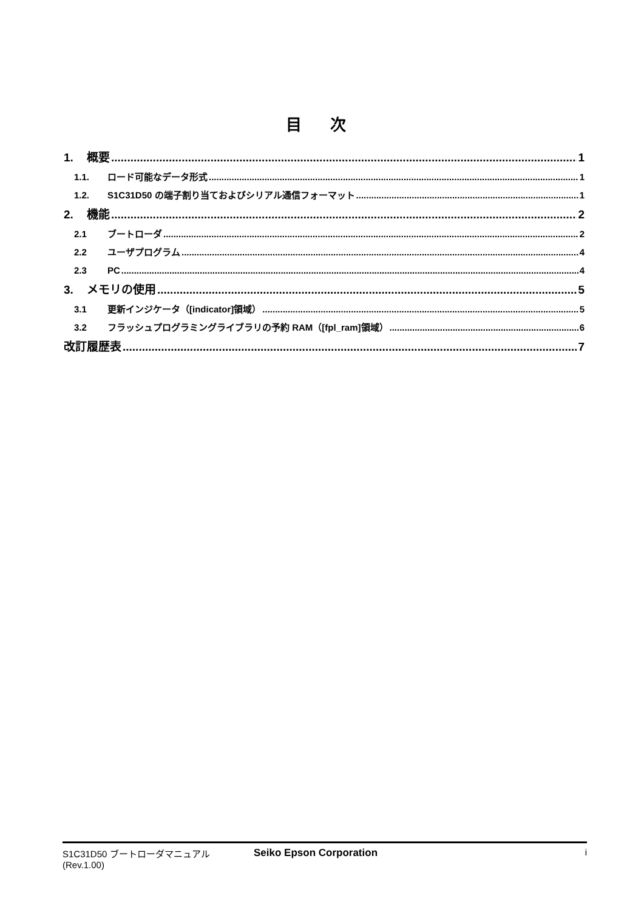目 次
1. 概要 1
1.1. ロード可能なデータ形式 1
1.2. S1C31D50 の端子割り当ておよびシリアル通信フォーマット 1
2. 機能 2
2.1 ブートローダ 2
2.2 ユーザプログラム 4
2.3 PC 4
3. メモリの使用 5
3.1 更新インジケータ（[indicator]領域） 5
3.2 フラッシュプログラミングライブラリの予約 RAM（[fpl_ram]領域） 6
改訂履歴表 7
S1C31D50 ブートローダマニュアル
(Rev.1.00)
Seiko Epson Corporation i